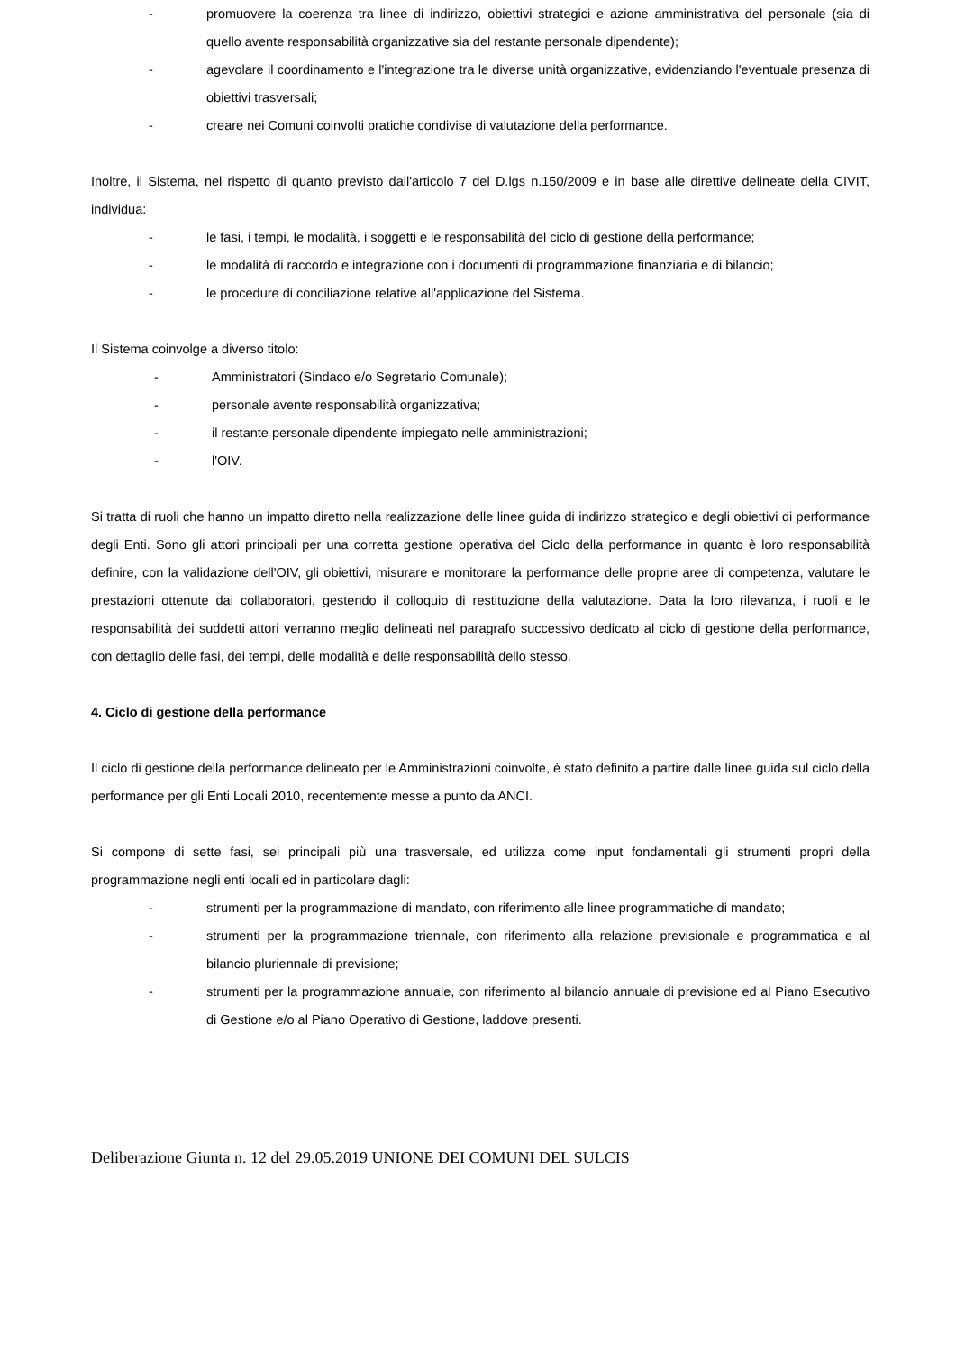- promuovere la coerenza tra linee di indirizzo, obiettivi strategici e azione amministrativa del personale (sia di quello avente responsabilità organizzative sia del restante personale dipendente);
- agevolare il coordinamento e l'integrazione tra le diverse unità organizzative, evidenziando l'eventuale presenza di obiettivi trasversali;
- creare nei Comuni coinvolti pratiche condivise di valutazione della performance.
Inoltre, il Sistema, nel rispetto di quanto previsto dall'articolo 7 del D.lgs n.150/2009 e in base alle direttive delineate della CIVIT, individua:
- le fasi, i tempi, le modalità, i soggetti e le responsabilità del ciclo di gestione della performance;
- le modalità di raccordo e integrazione con i documenti di programmazione finanziaria e di bilancio;
- le procedure di conciliazione relative all'applicazione del Sistema.
Il Sistema coinvolge a diverso titolo:
- Amministratori (Sindaco e/o Segretario Comunale);
- personale avente responsabilità organizzativa;
- il restante personale dipendente impiegato nelle amministrazioni;
- l'OIV.
Si tratta di ruoli che hanno un impatto diretto nella realizzazione delle linee guida di indirizzo strategico e degli obiettivi di performance degli Enti. Sono gli attori principali per una corretta gestione operativa del Ciclo della performance in quanto è loro responsabilità definire, con la validazione dell'OIV, gli obiettivi, misurare e monitorare la performance delle proprie aree di competenza, valutare le prestazioni ottenute dai collaboratori, gestendo il colloquio di restituzione della valutazione. Data la loro rilevanza, i ruoli e le responsabilità dei suddetti attori verranno meglio delineati nel paragrafo successivo dedicato al ciclo di gestione della performance, con dettaglio delle fasi, dei tempi, delle modalità e delle responsabilità dello stesso.
4. Ciclo di gestione della performance
Il ciclo di gestione della performance delineato per le Amministrazioni coinvolte, è stato definito a partire dalle linee guida sul ciclo della performance per gli Enti Locali 2010, recentemente messe a punto da ANCI.
Si compone di sette fasi, sei principali più una trasversale, ed utilizza come input fondamentali gli strumenti propri della programmazione negli enti locali ed in particolare dagli:
- strumenti per la programmazione di mandato, con riferimento alle linee programmatiche di mandato;
- strumenti per la programmazione triennale, con riferimento alla relazione previsionale e programmatica e al bilancio pluriennale di previsione;
- strumenti per la programmazione annuale, con riferimento al bilancio annuale di previsione ed al Piano Esecutivo di Gestione e/o al Piano Operativo di Gestione, laddove presenti.
Deliberazione Giunta n. 12 del 29.05.2019 UNIONE DEI COMUNI DEL SULCIS